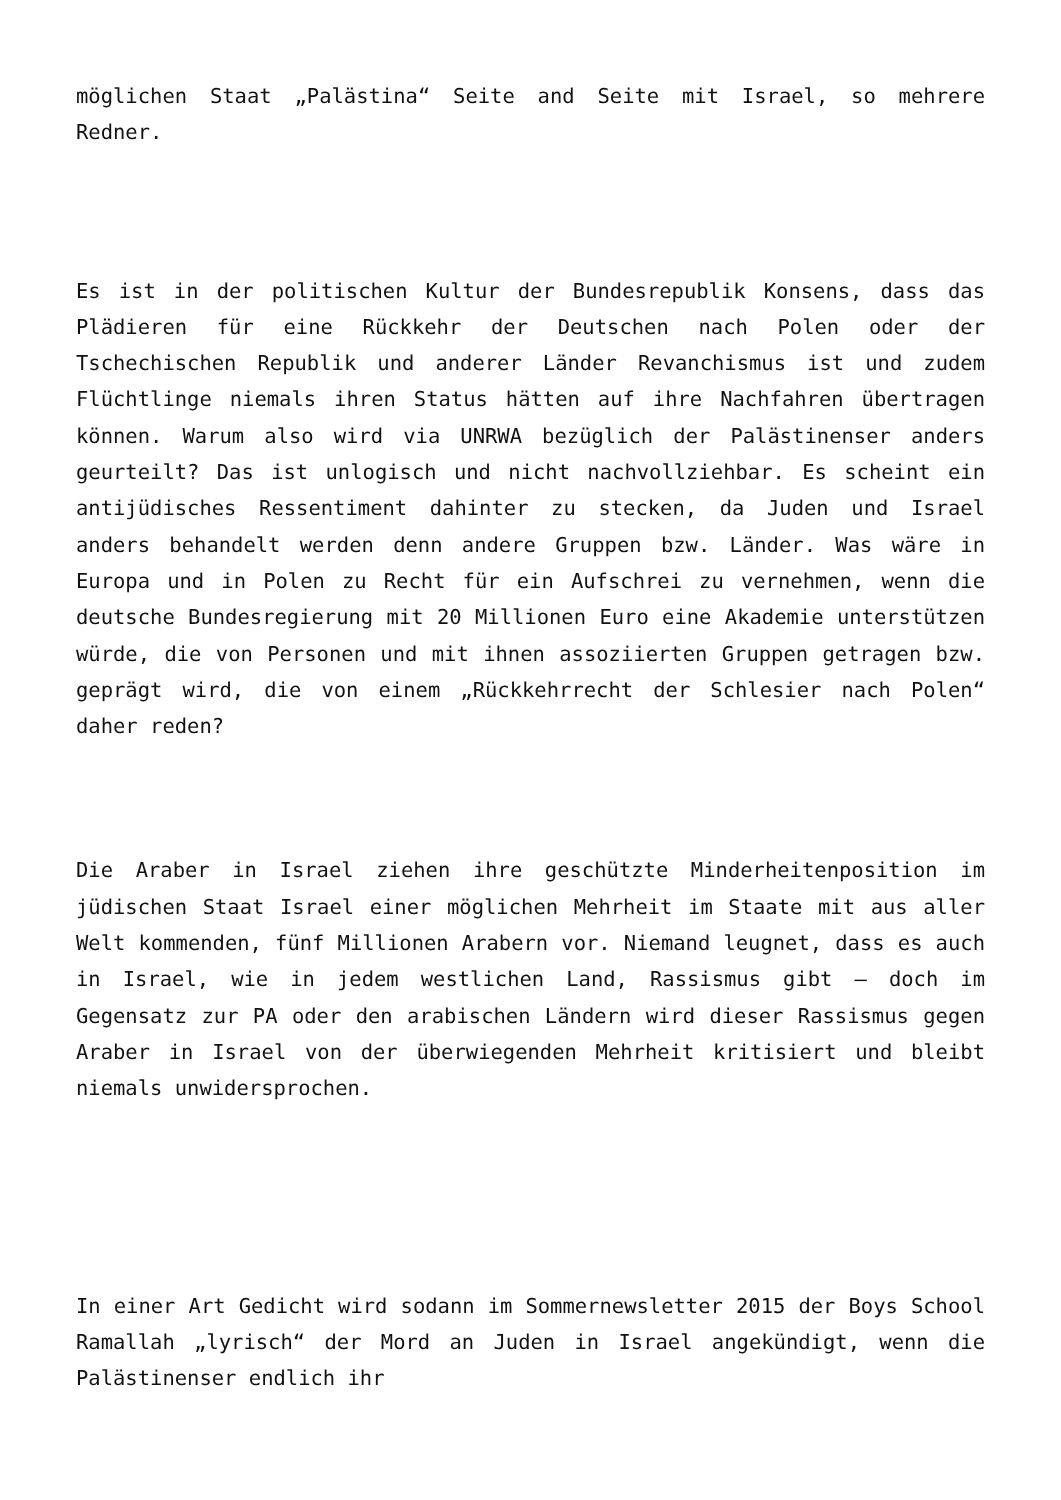möglichen Staat „Palästina“ Seite and Seite mit Israel, so mehrere Redner.
Es ist in der politischen Kultur der Bundesrepublik Konsens, dass das Plädieren für eine Rückkehr der Deutschen nach Polen oder der Tschechischen Republik und anderer Länder Revanchismus ist und zudem Flüchtlinge niemals ihren Status hätten auf ihre Nachfahren übertragen können. Warum also wird via UNRWA bezüglich der Palästinenser anders geurteilt? Das ist unlogisch und nicht nachvollziehbar. Es scheint ein antijüdisches Ressentiment dahinter zu stecken, da Juden und Israel anders behandelt werden denn andere Gruppen bzw. Länder. Was wäre in Europa und in Polen zu Recht für ein Aufschrei zu vernehmen, wenn die deutsche Bundesregierung mit 20 Millionen Euro eine Akademie unterstützen würde, die von Personen und mit ihnen assoziierten Gruppen getragen bzw. geprägt wird, die von einem „Rückkehrrecht der Schlesier nach Polen“ daher reden?
Die Araber in Israel ziehen ihre geschützte Minderheitenposition im jüdischen Staat Israel einer möglichen Mehrheit im Staate mit aus aller Welt kommenden, fünf Millionen Arabern vor. Niemand leugnet, dass es auch in Israel, wie in jedem westlichen Land, Rassismus gibt – doch im Gegensatz zur PA oder den arabischen Ländern wird dieser Rassismus gegen Araber in Israel von der überwiegenden Mehrheit kritisiert und bleibt niemals unwidersprochen.
In einer Art Gedicht wird sodann im Sommernewsletter 2015 der Boys School Ramallah „lyrisch“ der Mord an Juden in Israel angekündigt, wenn die Palästinenser endlich ihr